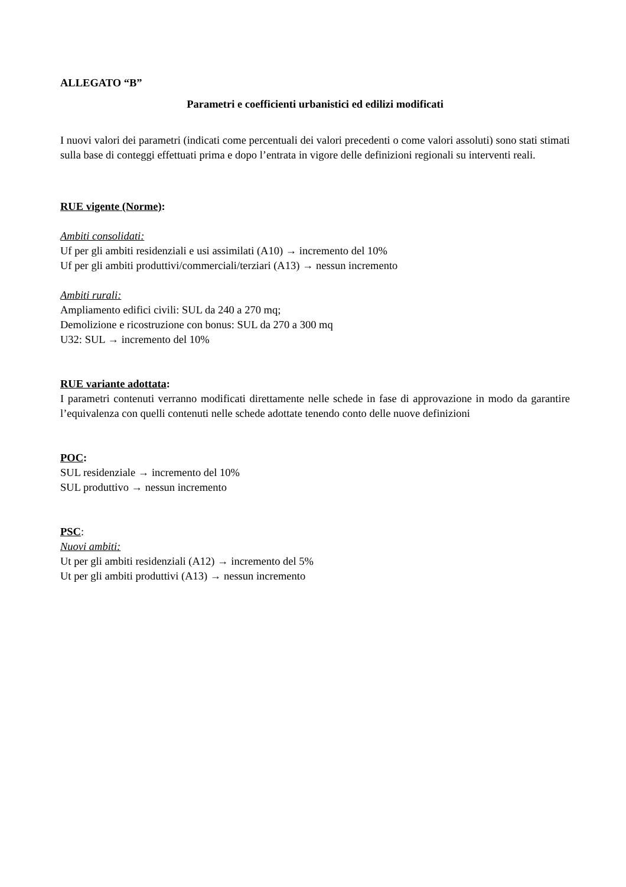ALLEGATO “B”
Parametri e coefficienti urbanistici ed edilizi modificati
I nuovi valori dei parametri (indicati come percentuali dei valori precedenti o come valori assoluti) sono stati stimati sulla base di conteggi effettuati prima e dopo l’entrata in vigore delle definizioni regionali su interventi reali.
RUE vigente (Norme):
Ambiti consolidati:
Uf per gli ambiti residenziali e usi assimilati (A10) → incremento del 10%
Uf per gli ambiti produttivi/commerciali/terziari (A13) → nessun incremento
Ambiti rurali:
Ampliamento edifici civili: SUL da 240 a 270 mq;
Demolizione e ricostruzione con bonus: SUL da 270 a 300 mq
U32: SUL → incremento del 10%
RUE variante adottata:
I parametri contenuti verranno modificati direttamente nelle schede in fase di approvazione in modo da garantire l’equivalenza con quelli contenuti nelle schede adottate tenendo conto delle nuove definizioni
POC:
SUL residenziale → incremento del 10%
SUL produttivo → nessun incremento
PSC:
Nuovi ambiti:
Ut per gli ambiti residenziali (A12) → incremento del 5%
Ut per gli ambiti produttivi (A13) → nessun incremento